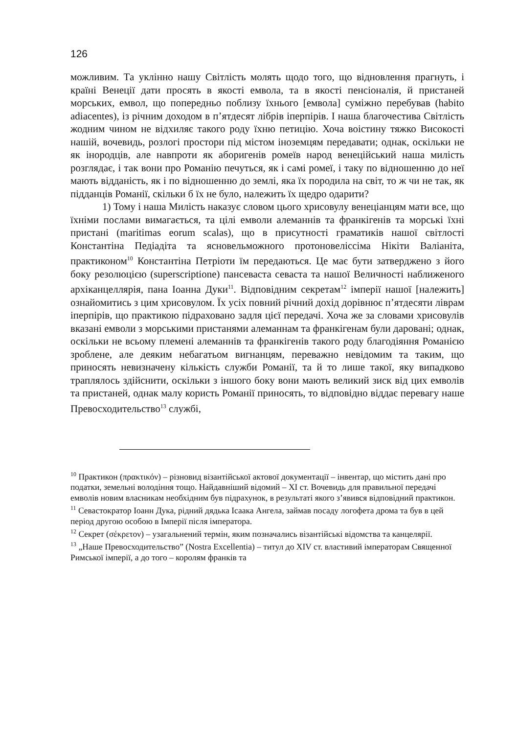126
можливим. Та уклінно нашу Світлість молять щодо того, що відновлення прагнуть, і країні Венеції дати просять в якості емвола, та в якості пенсіоналія, й пристаней морських, емвол, що попередньо поблизу їхнього [емвола] суміжно перебував (habito adiacentes), із річним доходом в п’ятдесят лібрів іперпірів. І наша благочестива Світлість жодним чином не відхиляє такого роду їхню петицію. Хоча воістину тяжко Високості нашій, вочевидь, розлогі простори під містом іноземцям передавати; однак, оскільки не як інородців, але навпроти як аборигенів ромеїв народ венеційський наша милість розглядає, і так вони про Романію печуться, як і самі ромеї, і таку по відношенню до неї мають відданість, як і по відношенню до землі, яка їх породила на світ, то ж чи не так, як підданців Романії, скільки б їх не було, належить їх щедро одарити?
1) Тому і наша Милість наказує словом цього хрисовулу венеціанцям мати все, що їхніми послами вимагається, та цілі емволи алеманнів та франкігенів та морські їхні пристані (maritimas eorum scalas), що в присутності граматиків нашої світлості Константіна Педіадіта та ясновельможного протоновеліссіма Нікіти Валіаніта, практиконом<sup>10</sup> Константіна Петріоти їм передаються. Це має бути затверджено з його боку резолюцією (superscriptione) пансеваста севаста та нашої Величності наближеного архіканцеллярія, пана Іоанна Дуки<sup>11</sup>. Відповідним секретам<sup>12</sup> імперії нашої [належить] ознайомитись з цим хрисовулом. Їх усіх повний річний дохід дорівнює п’ятдесяти ліврам іперпірів, що практикою підраховано задля цієї передачі. Хоча же за словами хрисовулів вказані емволи з морськими пристанями алеманнам та франкігенам були даровані; однак, оскільки не всьому племені алеманнів та франкігенів такого роду благодіяння Романією зроблене, але деяким небагатьом вигнанцям, переважно невідомим та таким, що приносять невизначену кількість служби Романії, та й то лише такої, яку випадково траплялось здійснити, оскільки з іншого боку вони мають великий зиск від цих емволів та пристаней, однак малу користь Романії приносять, то відповідно віддає перевагу наше Превосходительство<sup>13</sup> службі,
<sup>10</sup> Практикон (πρακτικόν) – різновид візантійської актової документації – інвентар, що містить дані про податки, земельні володіння тощо. Найдавніший відомий – XI ст. Вочевидь для правильної передачі емволів новим власникам необхідним був підрахунок, в результаті якого з’явився відповідний практикон.
<sup>11</sup> Севастократор Іоанн Дука, рідний дядька Ісаака Ангела, займав посаду логофета дрома та був в цей період другою особою в Імперії після імператора.
<sup>12</sup> Секрет (σέκρετον) – узагальнений термін, яким позначались візантійські відомства та канцелярії.
<sup>13</sup> „Наше Превосходительство” (Nostra Excellentia) – титул до XIV ст. властивий імператорам Священної Римської імперії, а до того – королям франків та